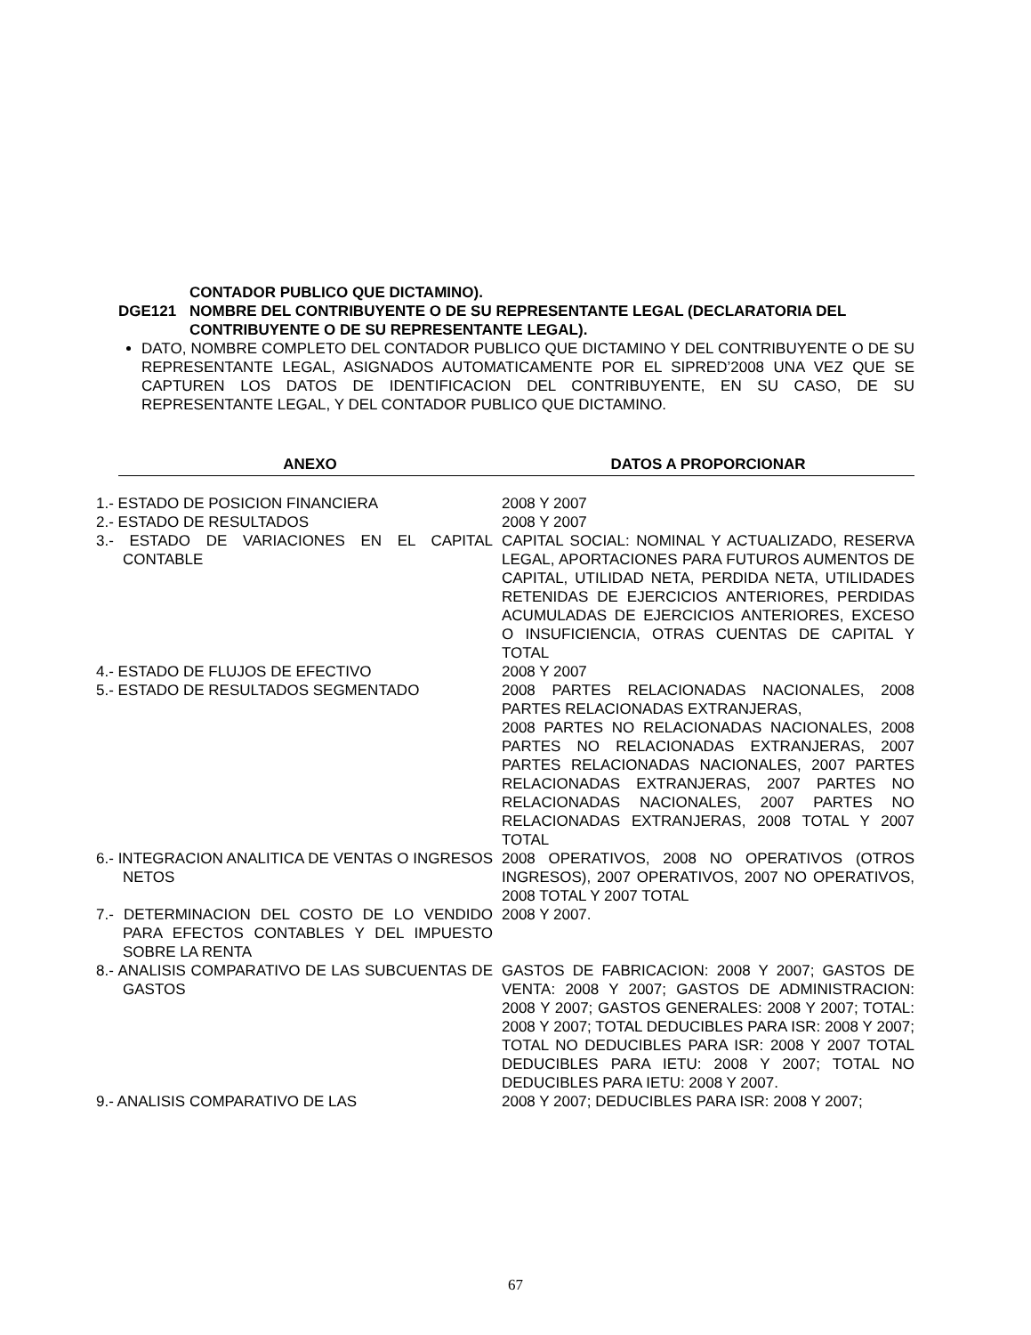CONTADOR PUBLICO QUE DICTAMINO).
DGE121 NOMBRE DEL CONTRIBUYENTE O DE SU REPRESENTANTE LEGAL (DECLARATORIA DEL CONTRIBUYENTE O DE SU REPRESENTANTE LEGAL).
DATO, NOMBRE COMPLETO DEL CONTADOR PUBLICO QUE DICTAMINO Y DEL CONTRIBUYENTE O DE SU REPRESENTANTE LEGAL, ASIGNADOS AUTOMATICAMENTE POR EL SIPRED’2008 UNA VEZ QUE SE CAPTUREN LOS DATOS DE IDENTIFICACION DEL CONTRIBUYENTE, EN SU CASO, DE SU REPRESENTANTE LEGAL, Y DEL CONTADOR PUBLICO QUE DICTAMINO.
| ANEXO | DATOS A PROPORCIONAR |
| --- | --- |
| 1.- ESTADO DE POSICION FINANCIERA | 2008 Y 2007 |
| 2.- ESTADO DE RESULTADOS | 2008 Y 2007 |
| 3.- ESTADO DE VARIACIONES EN EL CAPITAL CONTABLE | CAPITAL SOCIAL: NOMINAL Y ACTUALIZADO, RESERVA LEGAL, APORTACIONES PARA FUTUROS AUMENTOS DE CAPITAL, UTILIDAD NETA, PERDIDA NETA, UTILIDADES RETENIDAS DE EJERCICIOS ANTERIORES, PERDIDAS ACUMULADAS DE EJERCICIOS ANTERIORES, EXCESO O INSUFICIENCIA, OTRAS CUENTAS DE CAPITAL Y TOTAL |
| 4.- ESTADO DE FLUJOS DE EFECTIVO | 2008 Y 2007 |
| 5.- ESTADO DE RESULTADOS SEGMENTADO | 2008 PARTES RELACIONADAS NACIONALES, 2008 PARTES RELACIONADAS EXTRANJERAS, 2008 PARTES NO RELACIONADAS NACIONALES, 2008 PARTES NO RELACIONADAS EXTRANJERAS, 2007 PARTES RELACIONADAS NACIONALES, 2007 PARTES RELACIONADAS EXTRANJERAS, 2007 PARTES NO RELACIONADAS NACIONALES, 2007 PARTES NO RELACIONADAS EXTRANJERAS, 2008 TOTAL Y 2007 TOTAL |
| 6.- INTEGRACION ANALITICA DE VENTAS O INGRESOS NETOS | 2008 OPERATIVOS, 2008 NO OPERATIVOS (OTROS INGRESOS), 2007 OPERATIVOS, 2007 NO OPERATIVOS, 2008 TOTAL Y 2007 TOTAL |
| 7.- DETERMINACION DEL COSTO DE LO VENDIDO PARA EFECTOS CONTABLES Y DEL IMPUESTO SOBRE LA RENTA | 2008 Y 2007. |
| 8.- ANALISIS COMPARATIVO DE LAS SUBCUENTAS DE GASTOS | GASTOS DE FABRICACION: 2008 Y 2007; GASTOS DE VENTA: 2008 Y 2007; GASTOS DE ADMINISTRACION: 2008 Y 2007; GASTOS GENERALES: 2008 Y 2007; TOTAL: 2008 Y 2007; TOTAL DEDUCIBLES PARA ISR: 2008 Y 2007; TOTAL NO DEDUCIBLES PARA ISR: 2008 Y 2007 TOTAL DEDUCIBLES PARA IETU: 2008 Y 2007; TOTAL NO DEDUCIBLES PARA IETU: 2008 Y 2007. |
| 9.- ANALISIS COMPARATIVO DE LAS | 2008 Y 2007; DEDUCIBLES PARA ISR: 2008 Y 2007; |
67